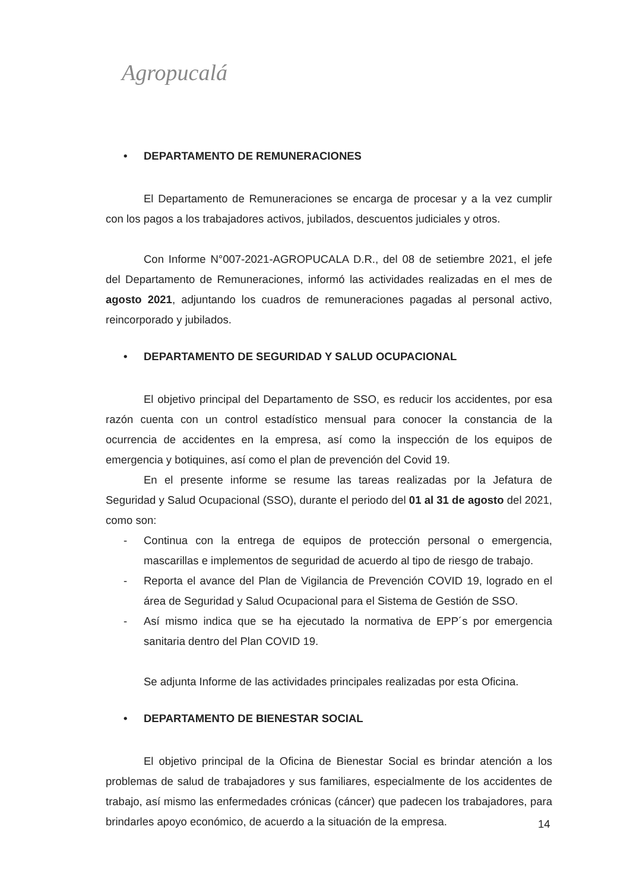Agropucalá
• DEPARTAMENTO DE REMUNERACIONES
El Departamento de Remuneraciones se encarga de procesar y a la vez cumplir con los pagos a los trabajadores activos, jubilados, descuentos judiciales y otros.
Con Informe N°007-2021-AGROPUCALA D.R., del 08 de setiembre 2021, el jefe del Departamento de Remuneraciones, informó las actividades realizadas en el mes de agosto 2021, adjuntando los cuadros de remuneraciones pagadas al personal activo, reincorporado y jubilados.
• DEPARTAMENTO DE SEGURIDAD Y SALUD OCUPACIONAL
El objetivo principal del Departamento de SSO, es reducir los accidentes, por esa razón cuenta con un control estadístico mensual para conocer la constancia de la ocurrencia de accidentes en la empresa, así como la inspección de los equipos de emergencia y botiquines, así como el plan de prevención del Covid 19.
En el presente informe se resume las tareas realizadas por la Jefatura de Seguridad y Salud Ocupacional (SSO), durante el periodo del 01 al 31 de agosto del 2021, como son:
- Continua con la entrega de equipos de protección personal o emergencia, mascarillas e implementos de seguridad de acuerdo al tipo de riesgo de trabajo.
- Reporta el avance del Plan de Vigilancia de Prevención COVID 19, logrado en el área de Seguridad y Salud Ocupacional para el Sistema de Gestión de SSO.
- Así mismo indica que se ha ejecutado la normativa de EPP´s por emergencia sanitaria dentro del Plan COVID 19.
Se adjunta Informe de las actividades principales realizadas por esta Oficina.
• DEPARTAMENTO DE BIENESTAR SOCIAL
El objetivo principal de la Oficina de Bienestar Social es brindar atención a los problemas de salud de trabajadores y sus familiares, especialmente de los accidentes de trabajo, así mismo las enfermedades crónicas (cáncer) que padecen los trabajadores, para brindarles apoyo económico, de acuerdo a la situación de la empresa.
14